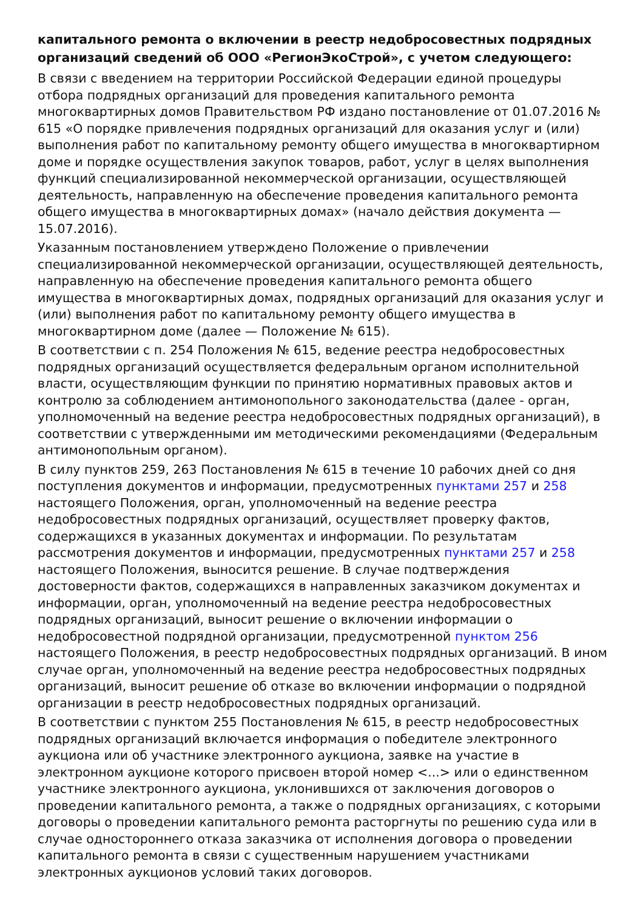капитального ремонта о включении в реестр недобросовестных подрядных организаций сведений об ООО «РегионЭкоСтрой», с учетом следующего:
В связи с введением на территории Российской Федерации единой процедуры отбора подрядных организаций для проведения капитального ремонта многоквартирных домов Правительством РФ издано постановление от 01.07.2016 № 615 «О порядке привлечения подрядных организаций для оказания услуг и (или) выполнения работ по капитальному ремонту общего имущества в многоквартирном доме и порядке осуществления закупок товаров, работ, услуг в целях выполнения функций специализированной некоммерческой организации, осуществляющей деятельность, направленную на обеспечение проведения капитального ремонта общего имущества в многоквартирных домах» (начало действия документа — 15.07.2016).
Указанным постановлением утверждено Положение о привлечении специализированной некоммерческой организации, осуществляющей деятельность, направленную на обеспечение проведения капитального ремонта общего имущества в многоквартирных домах, подрядных организаций для оказания услуг и (или) выполнения работ по капитальному ремонту общего имущества в многоквартирном доме (далее — Положение № 615).
В соответствии с п. 254 Положения № 615, ведение реестра недобросовестных подрядных организаций осуществляется федеральным органом исполнительной власти, осуществляющим функции по принятию нормативных правовых актов и контролю за соблюдением антимонопольного законодательства (далее - орган, уполномоченный на ведение реестра недобросовестных подрядных организаций), в соответствии с утвержденными им методическими рекомендациями (Федеральным антимонопольным органом).
В силу пунктов 259, 263 Постановления № 615 в течение 10 рабочих дней со дня поступления документов и информации, предусмотренных пунктами 257 и 258 настоящего Положения, орган, уполномоченный на ведение реестра недобросовестных подрядных организаций, осуществляет проверку фактов, содержащихся в указанных документах и информации. По результатам рассмотрения документов и информации, предусмотренных пунктами 257 и 258 настоящего Положения, выносится решение. В случае подтверждения достоверности фактов, содержащихся в направленных заказчиком документах и информации, орган, уполномоченный на ведение реестра недобросовестных подрядных организаций, выносит решение о включении информации о недобросовестной подрядной организации, предусмотренной пунктом 256 настоящего Положения, в реестр недобросовестных подрядных организаций. В ином случае орган, уполномоченный на ведение реестра недобросовестных подрядных организаций, выносит решение об отказе во включении информации о подрядной организации в реестр недобросовестных подрядных организаций.
В соответствии с пунктом 255 Постановления № 615, в реестр недобросовестных подрядных организаций включается информация о победителе электронного аукциона или об участнике электронного аукциона, заявке на участие в электронном аукционе которого присвоен второй номер <...> или о единственном участнике электронного аукциона, уклонившихся от заключения договоров о проведении капитального ремонта, а также о подрядных организациях, с которыми договоры о проведении капитального ремонта расторгнуты по решению суда или в случае одностороннего отказа заказчика от исполнения договора о проведении капитального ремонта в связи с существенным нарушением участниками электронных аукционов условий таких договоров.